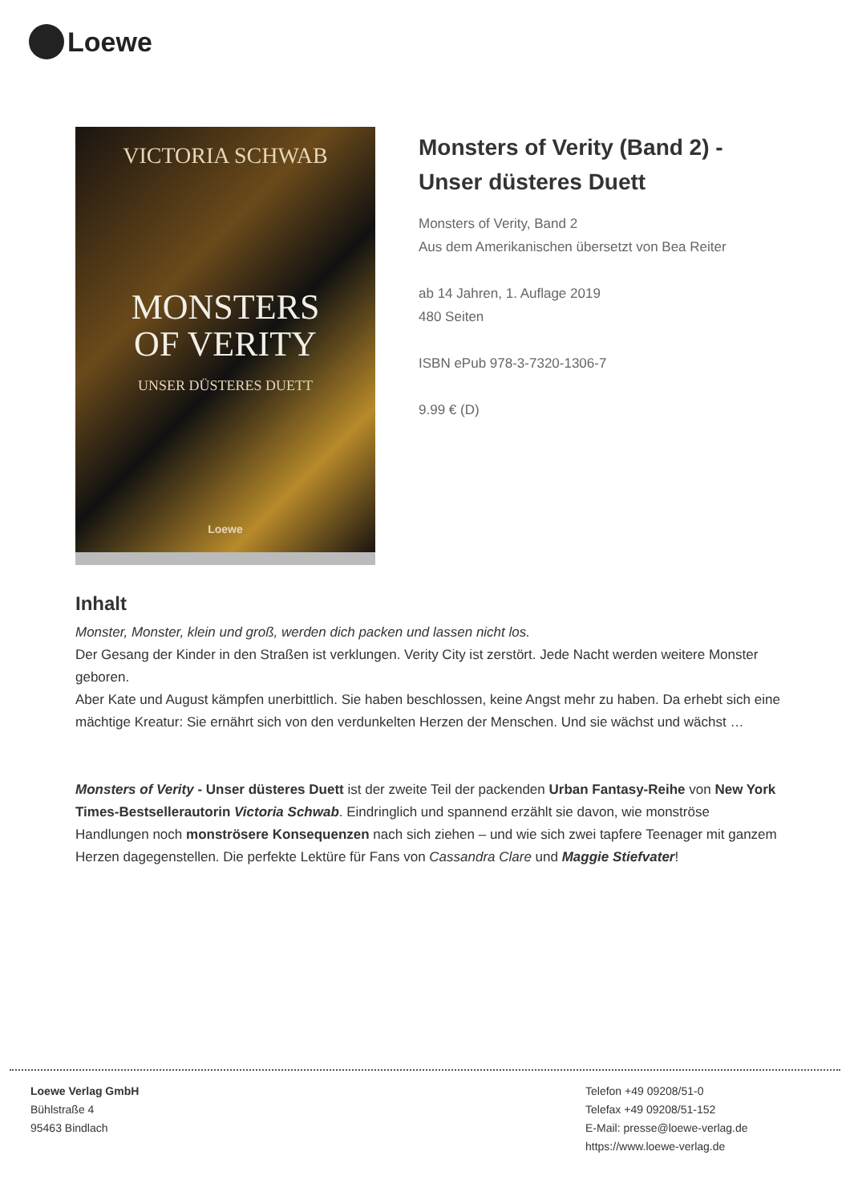Loewe
VICTORIA SCHWAB
MONSTERS
OF VERITY
UNSER DÜSTERES DUETT
Loewe
Monsters of Verity (Band 2) - Unser düsteres Duett
Monsters of Verity, Band 2
Aus dem Amerikanischen übersetzt von Bea Reiter
ab 14 Jahren, 1. Auflage 2019
480 Seiten
ISBN ePub 978-3-7320-1306-7
9.99 € (D)
Inhalt
Monster, Monster, klein und groß, werden dich packen und lassen nicht los.
Der Gesang der Kinder in den Straßen ist verklungen. Verity City ist zerstört. Jede Nacht werden weitere Monster geboren.
Aber Kate und August kämpfen unerbittlich. Sie haben beschlossen, keine Angst mehr zu haben. Da erhebt sich eine mächtige Kreatur: Sie ernährt sich von den verdunkelten Herzen der Menschen. Und sie wächst und wächst …
Monsters of Verity - Unser düsteres Duett ist der zweite Teil der packenden Urban Fantasy-Reihe von New York Times-Bestsellerautorin Victoria Schwab. Eindringlich und spannend erzählt sie davon, wie monströse Handlungen noch monströsere Konsequenzen nach sich ziehen – und wie sich zwei tapfere Teenager mit ganzem Herzen dagegenstellen. Die perfekte Lektüre für Fans von Cassandra Clare und Maggie Stiefvater!
Loewe Verlag GmbH
Bühlstraße 4
95463 Bindlach
Telefon +49 09208/51-0
Telefax +49 09208/51-152
E-Mail: presse@loewe-verlag.de
https://www.loewe-verlag.de